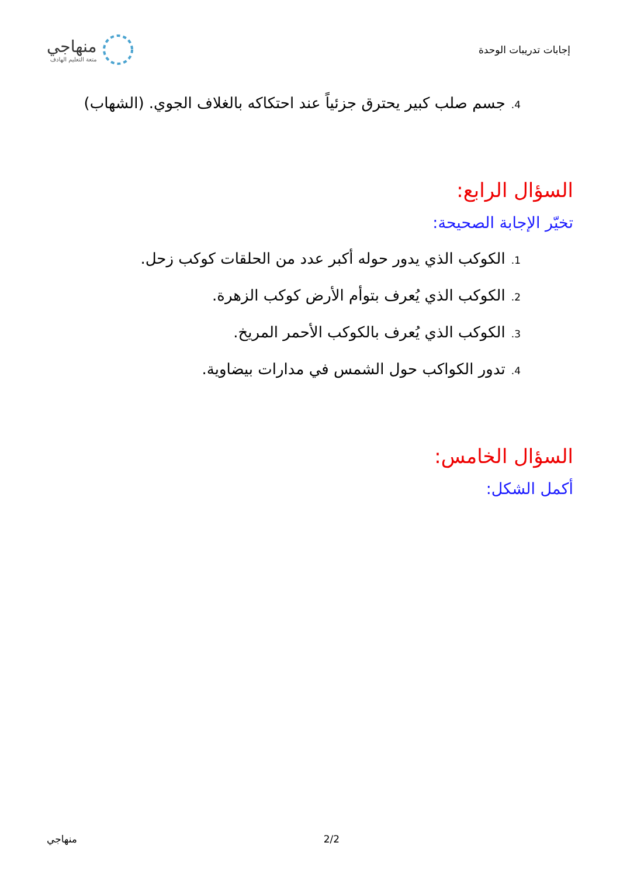إجابات تدريبات الوحدة
منهاجي
متعة التعليم الهادف
4. جسم صلب كبير يحترق جزئياً عند احتكاكه بالغلاف الجوي. (الشهاب)
السؤال الرابع:
تخيّر الإجابة الصحيحة:
1. الكوكب الذي يدور حوله أكبر عدد من الحلقات كوكب زحل.
2. الكوكب الذي يُعرف بتوأم الأرض كوكب الزهرة.
3. الكوكب الذي يُعرف بالكوكب الأحمر المريخ.
4. تدور الكواكب حول الشمس في مدارات بيضاوية.
السؤال الخامس:
أكمل الشكل:
منهاجي 2/2